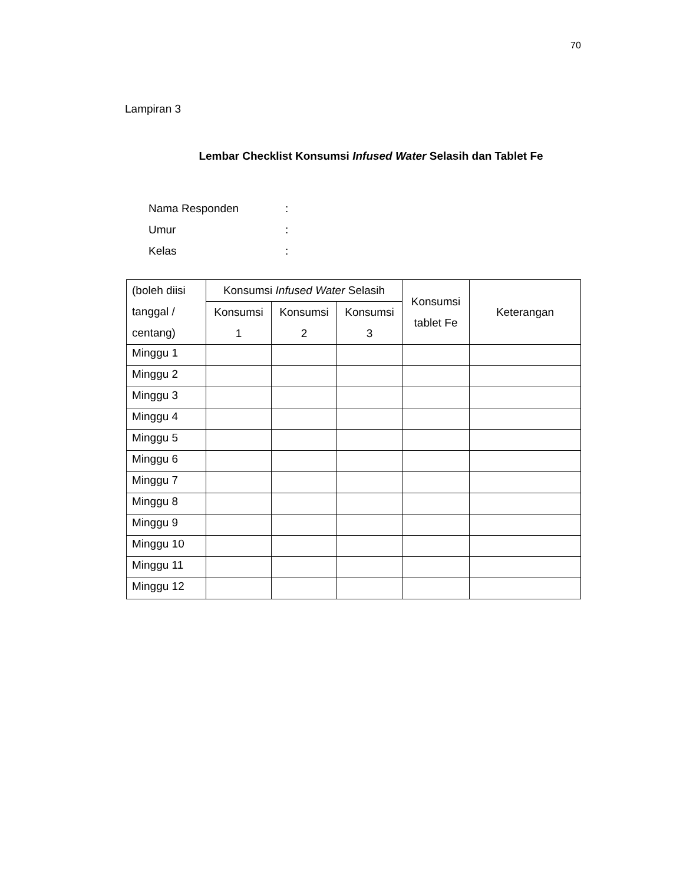70
Lampiran 3
Lembar Checklist Konsumsi Infused Water Selasih dan Tablet Fe
Nama Responden:
Umur:
Kelas:
| (boleh diisi tanggal / centang) | Konsumsi Infused Water Selasih | | | Konsumsi tablet Fe | Keterangan |
| --- | --- | --- | --- | --- | --- |
| | Konsumsi 1 | Konsumsi 2 | Konsumsi 3 | | |
| Minggu 1 | | | | | |
| Minggu 2 | | | | | |
| Minggu 3 | | | | | |
| Minggu 4 | | | | | |
| Minggu 5 | | | | | |
| Minggu 6 | | | | | |
| Minggu 7 | | | | | |
| Minggu 8 | | | | | |
| Minggu 9 | | | | | |
| Minggu 10 | | | | | |
| Minggu 11 | | | | | |
| Minggu 12 | | | | | |